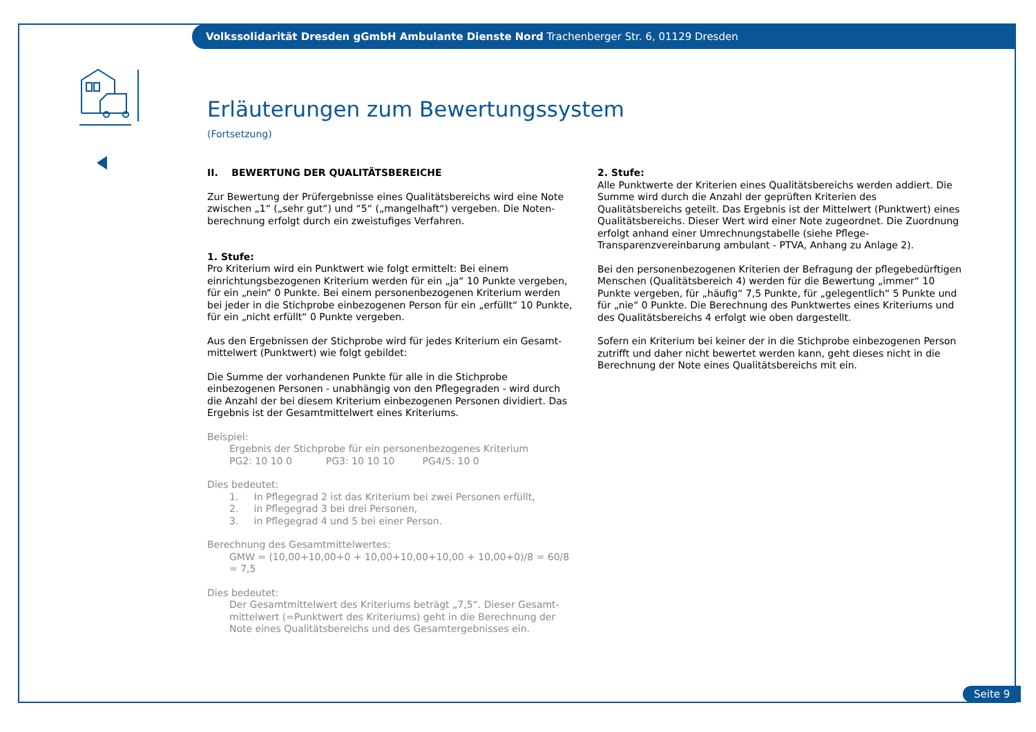Volkssolidarität Dresden gGmbH Ambulante Dienste Nord Trachenberger Str. 6, 01129 Dresden
Erläuterungen zum Bewertungssystem
(Fortsetzung)
II. BEWERTUNG DER QUALITÄTSBEREICHE
Zur Bewertung der Prüfergebnisse eines Qualitätsbereichs wird eine Note zwischen „1“ („sehr gut“) und “5“ („mangelhaft“) vergeben. Die Noten­berechnung erfolgt durch ein zweistufiges Verfahren.
1. Stufe:
Pro Kriterium wird ein Punktwert wie folgt ermittelt: Bei einem einrichtungs­bezogenen Kriterium werden für ein „ja“ 10 Punkte vergeben, für ein „nein“ 0 Punkte. Bei einem personenbezogenen Kriterium werden bei jeder in die Stichprobe einbezogenen Person für ein „erfüllt“ 10 Punkte, für ein „nicht erfüllt“ 0 Punkte vergeben.
Aus den Ergebnissen der Stichprobe wird für jedes Kriterium ein Gesamt­mittelwert (Punktwert) wie folgt gebildet:
Die Summe der vorhandenen Punkte für alle in die Stichprobe einbezogenen Personen - unabhängig von den Pflegegraden - wird durch die Anzahl der bei diesem Kriterium einbezogenen Personen dividiert. Das Ergebnis ist der Gesamtmittelwert eines Kriteriums.
Beispiel:
Ergebnis der Stichprobe für ein personenbezogenes Kriterium
PG2: 10 10 0 PG3: 10 10 10 PG4/5: 10 0
Dies bedeutet:
1. In Pflegegrad 2 ist das Kriterium bei zwei Personen erfüllt,
2. in Pflegegrad 3 bei drei Personen,
3. in Pflegegrad 4 und 5 bei einer Person.
Berechnung des Gesamtmittelwertes:
GMW = (10,00+10,00+0 + 10,00+10,00+10,00 + 10,00+0)/8 = 60/8 = 7,5
Dies bedeutet:
Der Gesamtmittelwert des Kriteriums beträgt „7,5“. Dieser Gesamt­mittelwert (=Punktwert des Kriteriums) geht in die Berechnung der Note eines Qualitätsbereichs und des Gesamtergebnisses ein.
2. Stufe:
Alle Punktwerte der Kriterien eines Qualitätsbereichs werden addiert. Die Summe wird durch die Anzahl der geprüften Kriterien des Qualitätsbereichs geteilt. Das Ergebnis ist der Mittelwert (Punktwert) eines Qualitätsbereichs. Dieser Wert wird einer Note zugeordnet. Die Zuordnung erfolgt anhand einer Umrechnungstabelle (siehe Pflege-Transparenzvereinbarung ambulant - PTVA, Anhang zu Anlage 2).
Bei den personenbezogenen Kriterien der Befragung der pflegebedürftigen Menschen (Qualitätsbereich 4) werden für die Bewertung „immer“ 10 Punkte vergeben, für „häufig“ 7,5 Punkte, für „gelegentlich“ 5 Punkte und für „nie“ 0 Punkte. Die Berechnung des Punktwertes eines Kriteriums und des Qualitätsbereichs 4 erfolgt wie oben dargestellt.
Sofern ein Kriterium bei keiner der in die Stichprobe einbezogenen Person zutrifft und daher nicht bewertet werden kann, geht dieses nicht in die Berechnung der Note eines Qualitätsbereichs mit ein.
Seite 9